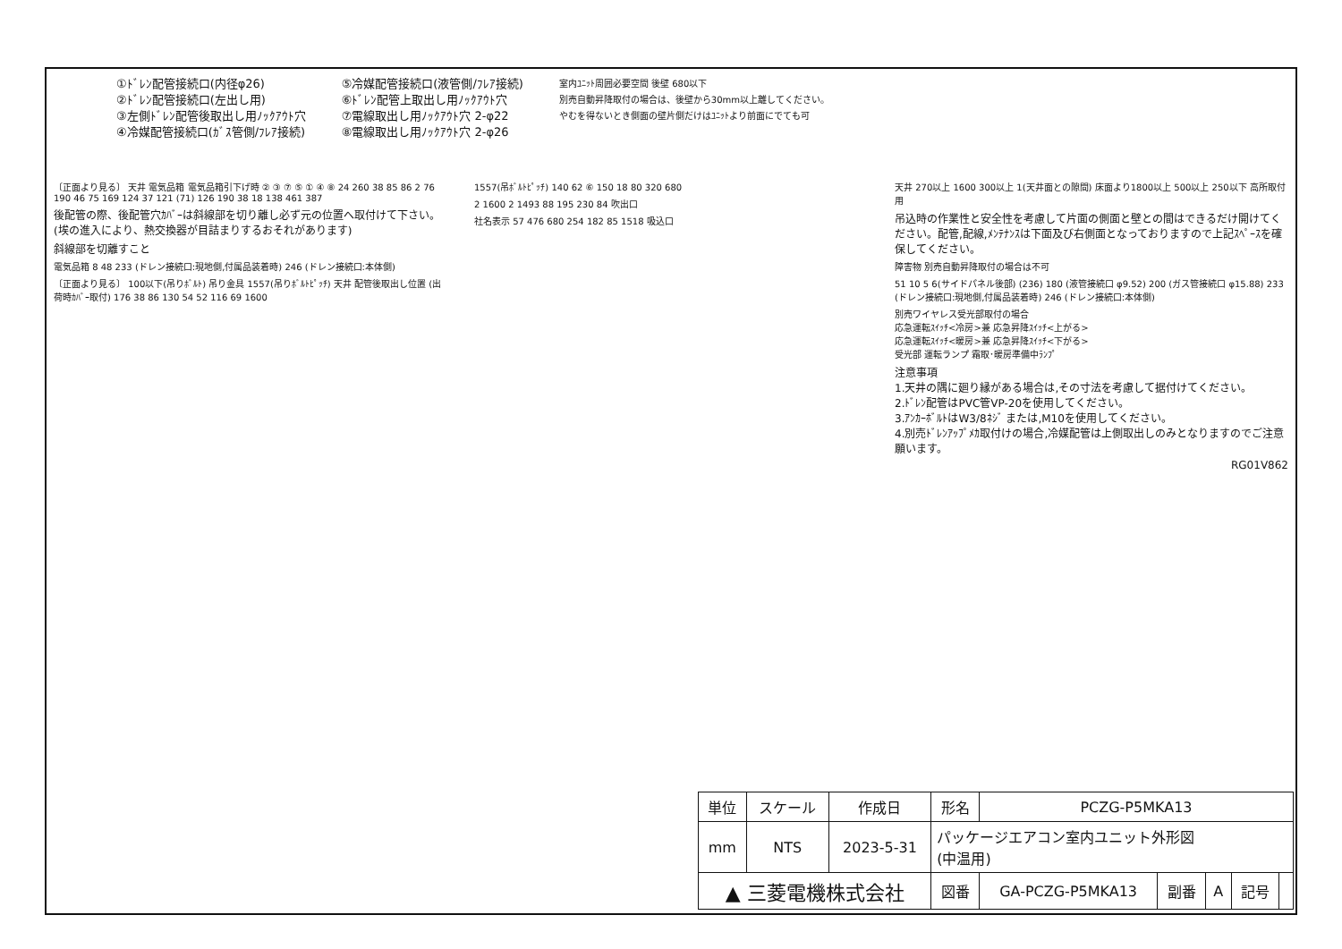①ﾄﾞﾚﾝ配管接続口(内径φ26)
②ﾄﾞﾚﾝ配管接続口(左出し用)
③左側ﾄﾞﾚﾝ配管後取出し用ﾉｯｸｱｳﾄ穴
④冷媒配管接続口(ｶﾞｽ管側/ﾌﾚｱ接続)
⑤冷媒配管接続口(液管側/ﾌﾚｱ接続)
⑥ﾄﾞﾚﾝ配管上取出し用ﾉｯｸｱｳﾄ穴
⑦電線取出し用ﾉｯｸｱｳﾄ穴 2-φ22
⑧電線取出し用ﾉｯｸｱｳﾄ穴 2-φ26
室内ﾕﾆｯﾄ周囲必要空間 後壁 680以下
別売自動昇降取付の場合は、後壁から30mm以上離してください。
やむを得ないとき側面の壁片側だけはﾕﾆｯﾄより前面にでても可
〔正面より見る〕 天井 電気品箱 電気品箱引下げ時 ② ③ ⑦ ⑤ ① ④ ⑧ 24 260 38 85 86 2 76 190 46 75 169 124 37 121 (71) 126 190 38 18 138 461 387
後配管の際、後配管穴ｶﾊﾞｰは斜線部を切り離し必ず元の位置へ取付けて下さい。(埃の進入により、熱交換器が目詰まりするおそれがあります)
斜線部を切離すこと
電気品箱 8 48 233 (ドレン接続口:現地側,付属品装着時) 246 (ドレン接続口:本体側)
〔正面より見る〕 100以下(吊りﾎﾞﾙﾄ) 吊り金具 1557(吊りﾎﾞﾙﾄﾋﾟｯﾁ) 天井 配管後取出し位置 (出荷時ｶﾊﾞｰ取付) 176 38 86 130 54 52 116 69 1600
1557(吊ﾎﾞﾙﾄﾋﾟｯﾁ) 140 62 ⑥ 150 18 80 320 680
2 1600 2 1493 88 195 230 84 吹出口
社名表示 57 476 680 254 182 85 1518 吸込口
天井 270以上 1600 300以上 1(天井面との隙間) 床面より1800以上 500以上 250以下 高所取付用
吊込時の作業性と安全性を考慮して片面の側面と壁との間はできるだけ開けてください。配管,配線,ﾒﾝﾃﾅﾝｽは下面及び右側面となっておりますので上記ｽﾍﾟｰｽを確保してください。
障害物 別売自動昇降取付の場合は不可
51 10 5 6(サイドパネル後部) (236) 180 (液管接続口 φ9.52) 200 (ガス管接続口 φ15.88) 233 (ドレン接続口:現地側,付属品装着時) 246 (ドレン接続口:本体側)
別売ワイヤレス受光部取付の場合
応急運転ｽｲｯﾁ<冷房>兼 応急昇降ｽｲｯﾁ<上がる>
応急運転ｽｲｯﾁ<暖房>兼 応急昇降ｽｲｯﾁ<下がる>
受光部 運転ランプ 霜取･暖房準備中ﾗﾝﾌﾟ
注意事項
1.天井の隅に廻り縁がある場合は,その寸法を考慮して据付けてください。
2.ﾄﾞﾚﾝ配管はPVC管VP-20を使用してください。
3.ｱﾝｶｰﾎﾞﾙﾄはW3/8ﾈｼﾞ または,M10を使用してください。
4.別売ﾄﾞﾚﾝｱｯﾌﾟﾒｶ取付けの場合,冷媒配管は上側取出しのみとなりますのでご注意願います。
RG01V862
| 単位 | スケール | 作成日 | 形名 | PCZG-P5MKA13 | | | | |
| mm | NTS | 2023-5-31 | パッケージエアコン室内ユニット外形図 (中温用) | | | | | |
| ▲ 三菱電機株式会社 | | | 図番 | GA-PCZG-P5MKA13 | 副番 | A | 記号 | |